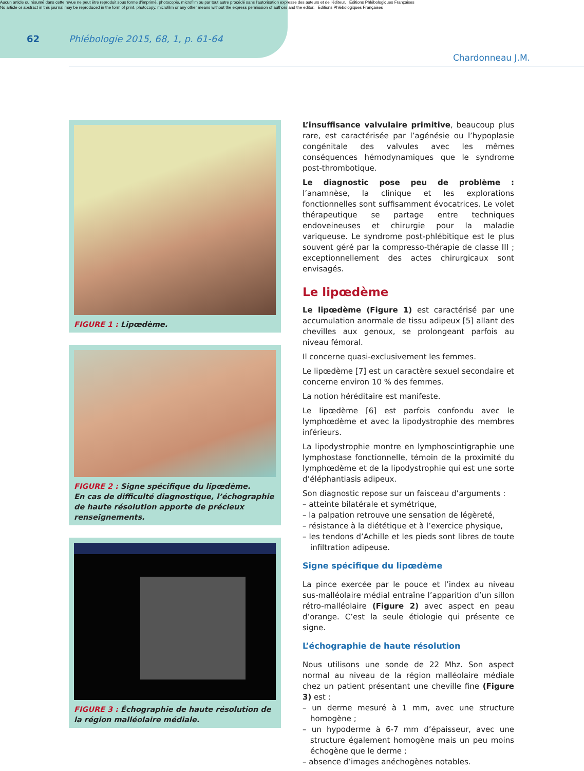Aucun article ou résumé dans cette revue ne peut être reproduit sous forme d'imprimé, photocopie, microfilm ou par tout autre procédé sans l'autorisation expresse des auteurs et de l'éditeur. Editions Phlébologiques Françaises
No article or abstract in this journal may be reproduced in the form of print, photocopy, microfilm or any other means without the express permission of authors and the editor. Editions Phlébologiques Françaises
62 Phlébologie 2015, 68, 1, p. 61-64
Chardonneau J.M.
FIGURE 1 : Lipœdème.
FIGURE 2 : Signe spécifique du lipœdème.
En cas de difficulté diagnostique, l’échographie de haute résolution apporte de précieux renseignements.
FIGURE 3 : Échographie de haute résolution de la région malléolaire médiale.
L’insuffisance valvulaire primitive, beaucoup plus rare, est caractérisée par l’agénésie ou l’hypoplasie congénitale des valvules avec les mêmes conséquences hémodynamiques que le syndrome post-thrombotique.
Le diagnostic pose peu de problème : l’anamnèse, la clinique et les explorations fonctionnelles sont suffisamment évocatrices. Le volet thérapeutique se partage entre techniques endoveineuses et chirurgie pour la maladie variqueuse. Le syndrome post-phlébitique est le plus souvent géré par la compresso-thérapie de classe III ; exceptionnellement des actes chirurgicaux sont envisagés.
Le lipœdème
Le lipœdème (Figure 1) est caractérisé par une accumulation anormale de tissu adipeux [5] allant des chevilles aux genoux, se prolongeant parfois au niveau fémoral.
Il concerne quasi-exclusivement les femmes.
Le lipœdème [7] est un caractère sexuel secondaire et concerne environ 10 % des femmes.
La notion héréditaire est manifeste.
Le lipœdème [6] est parfois confondu avec le lymphœdème et avec la lipodystrophie des membres inférieurs.
La lipodystrophie montre en lymphoscintigraphie une lymphostase fonctionnelle, témoin de la proximité du lymphœdème et de la lipodystrophie qui est une sorte d’éléphantiasis adipeux.
Son diagnostic repose sur un faisceau d’arguments :
– atteinte bilatérale et symétrique,
– la palpation retrouve une sensation de légèreté,
– résistance à la diététique et à l’exercice physique,
– les tendons d’Achille et les pieds sont libres de toute infiltration adipeuse.
Signe spécifique du lipœdème
La pince exercée par le pouce et l’index au niveau sus-malléolaire médial entraîne l’apparition d’un sillon rétro-malléolaire (Figure 2) avec aspect en peau d’orange. C’est la seule étiologie qui présente ce signe.
L’échographie de haute résolution
Nous utilisons une sonde de 22 Mhz. Son aspect normal au niveau de la région malléolaire médiale chez un patient présentant une cheville fine (Figure 3) est :
– un derme mesuré à 1 mm, avec une structure homogène ;
– un hypoderme à 6-7 mm d’épaisseur, avec une structure également homogène mais un peu moins échogène que le derme ;
– absence d’images anéchogènes notables.